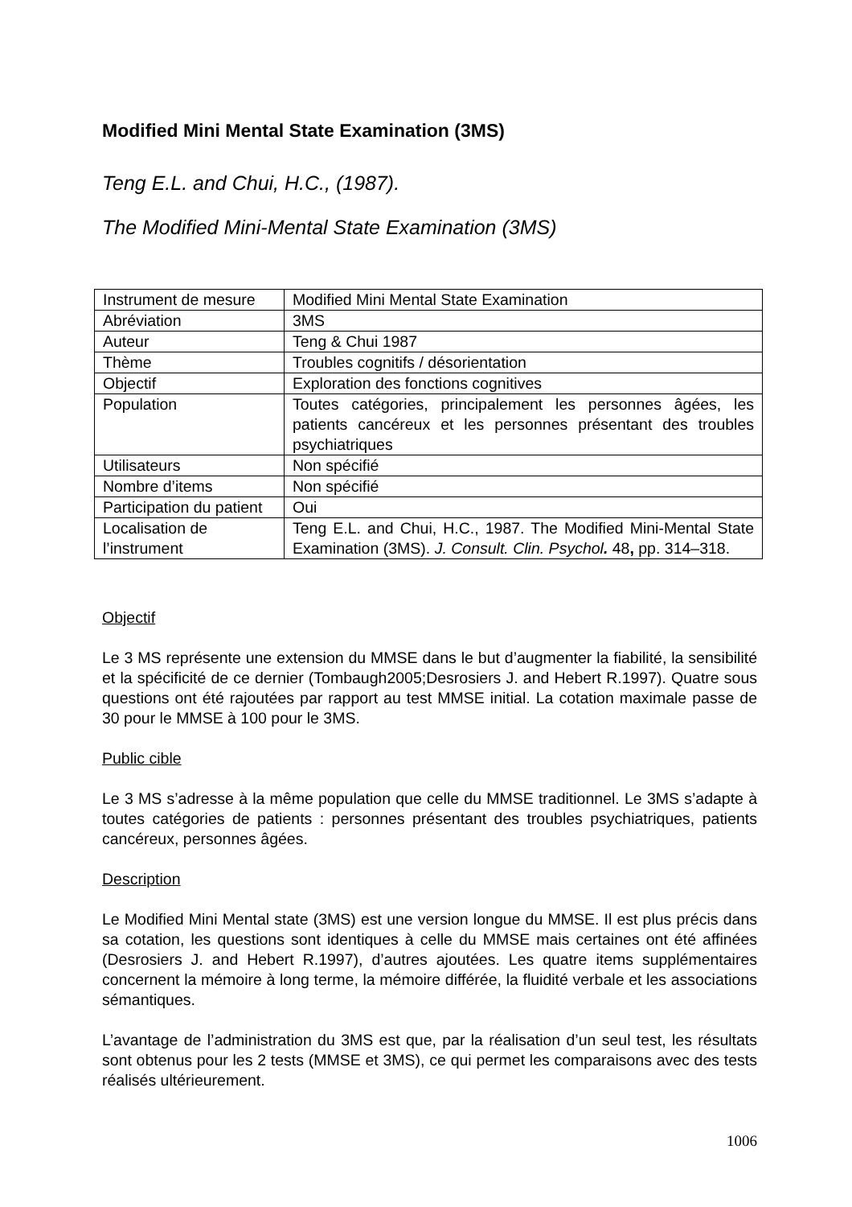Modified Mini Mental State Examination (3MS)
Teng E.L. and Chui, H.C., (1987).
The Modified Mini-Mental State Examination (3MS)
| Instrument de mesure | Modified Mini Mental State Examination |
| Abréviation | 3MS |
| Auteur | Teng & Chui 1987 |
| Thème | Troubles cognitifs / désorientation |
| Objectif | Exploration des fonctions cognitives |
| Population | Toutes catégories, principalement les personnes âgées, les patients cancéreux et les personnes présentant des troubles psychiatriques |
| Utilisateurs | Non spécifié |
| Nombre d’items | Non spécifié |
| Participation du patient | Oui |
| Localisation de l’instrument | Teng E.L. and Chui, H.C., 1987. The Modified Mini-Mental State Examination (3MS). J. Consult. Clin. Psychol . 48 , pp. 314–318. |
Objectif
Le 3 MS représente une extension du MMSE dans le but d’augmenter la fiabilité, la sensibilité et la spécificité de ce dernier (Tombaugh2005;Desrosiers J. and Hebert R.1997). Quatre sous questions ont été rajoutées par rapport au test MMSE initial. La cotation maximale passe de 30 pour le MMSE à 100 pour le 3MS.
Public cible
Le 3 MS s’adresse à la même population que celle du MMSE traditionnel. Le 3MS s’adapte à toutes catégories de patients : personnes présentant des troubles psychiatriques, patients cancéreux, personnes âgées.
Description
Le Modified Mini Mental state (3MS) est une version longue du MMSE. Il est plus précis dans sa cotation, les questions sont identiques à celle du MMSE mais certaines ont été affinées (Desrosiers J. and Hebert R.1997), d’autres ajoutées. Les quatre items supplémentaires concernent la mémoire à long terme, la mémoire différée, la fluidité verbale et les associations sémantiques.
L’avantage de l’administration du 3MS est que, par la réalisation d’un seul test, les résultats sont obtenus pour les 2 tests (MMSE et 3MS), ce qui permet les comparaisons avec des tests réalisés ultérieurement.
1006